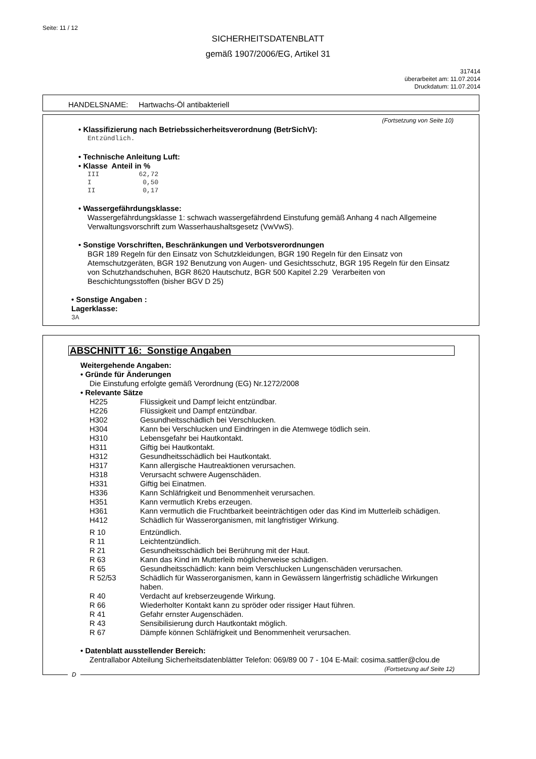Seite: 11 / 12
SICHERHEITSDATENBLATT
gemäß 1907/2006/EG, Artikel 31
317414
überarbeitet am: 11.07.2014
Druckdatum: 11.07.2014
HANDELSNAME: Hartwachs-Öl antibakteriell
(Fortsetzung von Seite 10)
• Klassifizierung nach Betriebssicherheitsverordnung (BetrSichV):
Entzündlich.
• Technische Anleitung Luft:
• Klasse Anteil in %
III          62,72
I             0,50
II            0,17
• Wassergefährdungsklasse:
Wassergefährdungsklasse 1: schwach wassergefährdend Einstufung gemäß Anhang 4 nach Allgemeine Verwaltungsvorschrift zum Wasserhaushaltsgesetz (VwVwS).
• Sonstige Vorschriften, Beschränkungen und Verbotsverordnungen
BGR 189 Regeln für den Einsatz von Schutzkleidungen, BGR 190 Regeln für den Einsatz von Atemschutzgeräten, BGR 192 Benutzung von Augen- und Gesichtsschutz, BGR 195 Regeln für den Einsatz von Schutzhandschuhen, BGR 8620 Hautschutz, BGR 500 Kapitel 2.29 Verarbeiten von Beschichtungsstoffen (bisher BGV D 25)
• Sonstige Angaben :
Lagerklasse:
3A
ABSCHNITT 16: Sonstige Angaben
Weitergehende Angaben:
• Gründe für Änderungen
Die Einstufung erfolgte gemäß Verordnung (EG) Nr.1272/2008
• Relevante Sätze
| H225 | Flüssigkeit und Dampf leicht entzündbar. |
| H226 | Flüssigkeit und Dampf entzündbar. |
| H302 | Gesundheitsschädlich bei Verschlucken. |
| H304 | Kann bei Verschlucken und Eindringen in die Atemwege tödlich sein. |
| H310 | Lebensgefahr bei Hautkontakt. |
| H311 | Giftig bei Hautkontakt. |
| H312 | Gesundheitsschädlich bei Hautkontakt. |
| H317 | Kann allergische Hautreaktionen verursachen. |
| H318 | Verursacht schwere Augenschäden. |
| H331 | Giftig bei Einatmen. |
| H336 | Kann Schläfrigkeit und Benommenheit verursachen. |
| H351 | Kann vermutlich Krebs erzeugen. |
| H361 | Kann vermutlich die Fruchtbarkeit beeinträchtigen oder das Kind im Mutterleib schädigen. |
| H412 | Schädlich für Wasserorganismen, mit langfristiger Wirkung. |
| R 10 | Entzündlich. |
| R 11 | Leichtentzündlich. |
| R 21 | Gesundheitsschädlich bei Berührung mit der Haut. |
| R 63 | Kann das Kind im Mutterleib möglicherweise schädigen. |
| R 65 | Gesundheitsschädlich: kann beim Verschlucken Lungenschäden verursachen. |
| R 52/53 | Schädlich für Wasserorganismen, kann in Gewässern längerfristig schädliche Wirkungen haben. |
| R 40 | Verdacht auf krebserzeugende Wirkung. |
| R 66 | Wiederholter Kontakt kann zu spröder oder rissiger Haut führen. |
| R 41 | Gefahr ernster Augenschäden. |
| R 43 | Sensibilisierung durch Hautkontakt möglich. |
| R 67 | Dämpfe können Schläfrigkeit und Benommenheit verursachen. |
• Datenblatt ausstellender Bereich:
Zentrallabor Abteilung Sicherheitsdatenblätter Telefon: 069/89 00 7 - 104 E-Mail: cosima.sattler@clou.de
(Fortsetzung auf Seite 12)
D